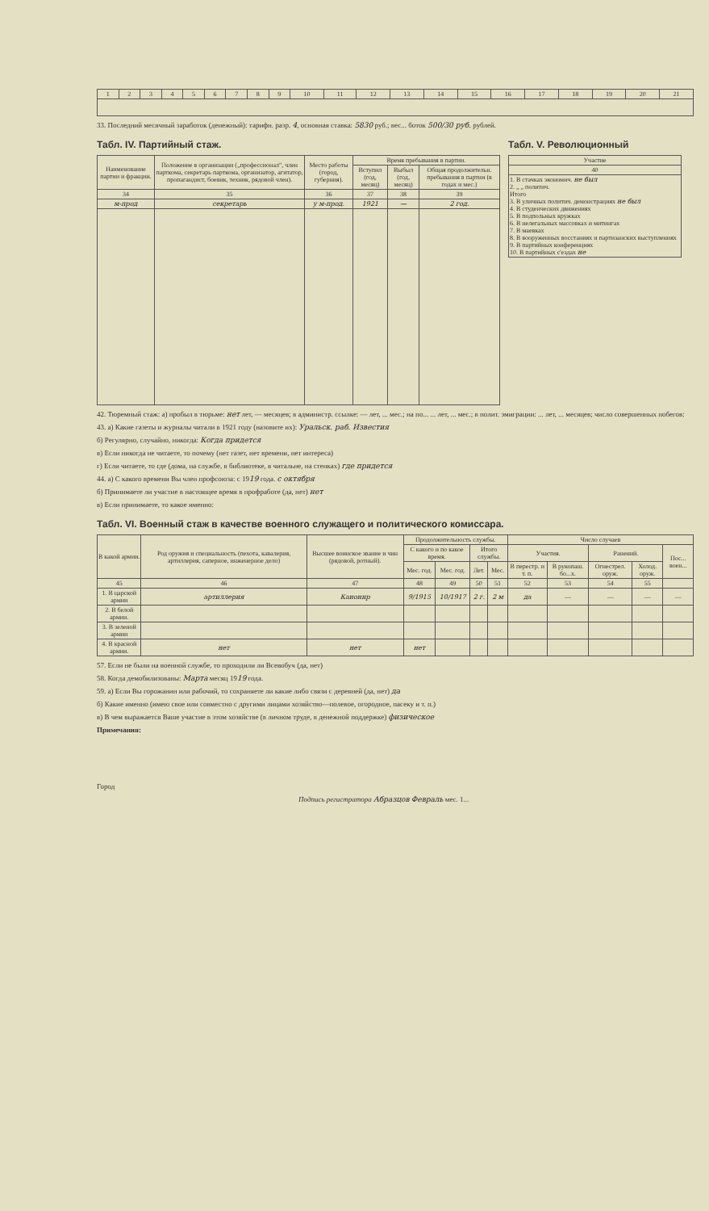| 1 | 2 | 3 | 4 | 5 | 6 | 7 | 8 | 9 | 10 | 11 | 12 | 13 | 14 | 15 | 16 | 17 | 18 | 19 | 20 | 21 |
33. Последний месячный заработок (денежный): тарифн. разр. 4, основная ставка: 5830 руб.; вес... боток 500/30 руб. рублей.
Табл. IV. Партийный стаж.
| Наименование партии и фракции. | Положение в организации („профессионал", член парткома, секретарь парткома, организатор, агитатор, пропагандист, боевик, техник, рядовой член). | Место работы (город, губерния). | Время пребывания в партии. | | |
| --- | --- | --- | --- | --- | --- |
| | | | Вступил (год, месяц) | Выбыл (год, месяц) | Общая продолжительн. пребывания в партии (в годах и мес.) |
| 34 | 35 | 36 | 37 | 38 | 39 |
| м-прод | секретарь | у м-прод. | 1921 | — | 2 год. |
Табл. V. Революционный
| Участие |
| --- |
| 40 |
| 1. В стачках экономич. не был 2. „ „ политич. Итого 3. В уличных политич. демонстрациях не был 4. В студенческих движениях 5. В подпольных кружках 6. В нелегальных массовках и митингах 7. В маевках 8. В вооруженных восстаниях и партизанских выступлениях 9. В партийных конференциях 10. В партийных с'ездах не |
42. Тюремный стаж: а) пробыл в тюрьме: нет лет, — месяцев; в администр. ссылке: — лет, ... мес.; на по... ... лет, ... мес.; в полит. эмиграции: ... лет, ... месяцев; число совершенных побегов:
43. а) Какие газеты и журналы читали в 1921 году (назовите их): Уральск. раб. Известия
б) Регулярно, случайно, никогда: Когда придется
в) Если никогда не читаете, то почему (нет газет, нет времени, нет интереса)
г) Если читаете, то где (дома, на службе, в библиотеке, в читальне, на стенках) где придется
44. а) С какого времени Вы член профсоюза: с 1919 года. с октября
б) Принимаете ли участие в настоящее время в профработе (да, нет) нет
в) Если принимаете, то какое именно:
Табл. VI. Военный стаж в качестве военного служащего и политического комиссара.
| В какой армии. | Род оружия и специальность (пехота, кавалерия, артиллерия, саперное, инженерное дело) | Высшее воинское звание и чин (рядовой, ротный). | Продолжительность службы. | | | | Число случаев | | | | |
| --- | --- | --- | --- | --- | --- | --- | --- | --- | --- | --- | --- |
| | | | С какого и по какое время. | | Итого службы. | | Участия. | | Ранений. | | Пос... воен... |
| | | | Мес. год. | Мес. год. | Лет. | Мес. | В перестр. и т. п. | В рукопаш. бо...х. | Огнестрел. оруж. | Холод. оруж. | |
| 45 | 46 | 47 | 48 | 49 | 50 | 51 | 52 | 53 | 54 | 55 | |
| 1. В царской армии | артиллерия | Канонир | 9/1915 | 10/1917 | 2 г. | 2 м | да | — | — | — | — |
| 2. В белой армии. | | | | | | | | | | | |
| 3. В зеленой армии | | | | | | | | | | | |
| 4. В красной армии. | нет | нет | нет | | | | | | | | |
57. Если не были на военной службе, то проходили ли Всевобуч (да, нет)
58. Когда демобилизованы: Марта месяц 1919 года.
59. а) Если Вы горожанин или рабочий, то сохраняете ли какие либо связи с деревней (да, нет) да
б) Какие именно (имею свое или совместно с другими лицами хозяйство—полевое, огородное, пасеку и т. п.)
в) В чем выражается Ваше участие в этом хозяйстве (в личном труде, в денежной поддержке) физическое
Примечания:
Город
Подпись регистратора Абразцов Февраль мес. 1...